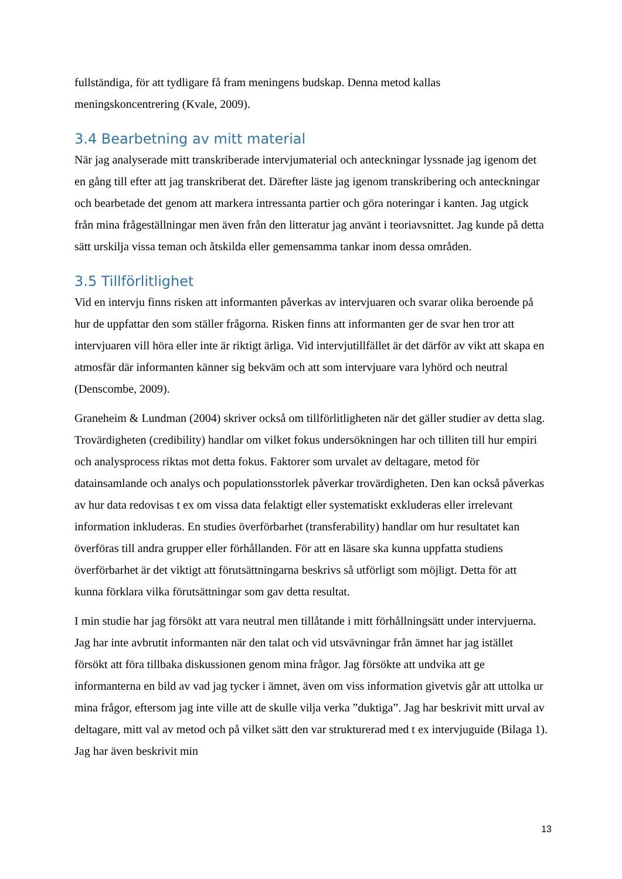fullständiga, för att tydligare få fram meningens budskap. Denna metod kallas meningskoncentrering (Kvale, 2009).
3.4 Bearbetning av mitt material
När jag analyserade mitt transkriberade intervjumaterial och anteckningar lyssnade jag igenom det en gång till efter att jag transkriberat det. Därefter läste jag igenom transkribering och anteckningar och bearbetade det genom att markera intressanta partier och göra noteringar i kanten. Jag utgick från mina frågeställningar men även från den litteratur jag använt i teoriavsnittet. Jag kunde på detta sätt urskilja vissa teman och åtskilda eller gemensamma tankar inom dessa områden.
3.5 Tillförlitlighet
Vid en intervju finns risken att informanten påverkas av intervjuaren och svarar olika beroende på hur de uppfattar den som ställer frågorna. Risken finns att informanten ger de svar hen tror att intervjuaren vill höra eller inte är riktigt ärliga. Vid intervjutillfället är det därför av vikt att skapa en atmosfär där informanten känner sig bekväm och att som intervjuare vara lyhörd och neutral (Denscombe, 2009).
Graneheim & Lundman (2004) skriver också om tillförlitligheten när det gäller studier av detta slag. Trovärdigheten (credibility) handlar om vilket fokus undersökningen har och tilliten till hur empiri och analysprocess riktas mot detta fokus. Faktorer som urvalet av deltagare, metod för datainsamlande och analys och populationsstorlek påverkar trovärdigheten. Den kan också påverkas av hur data redovisas t ex om vissa data felaktigt eller systematiskt exkluderas eller irrelevant information inkluderas. En studies överförbarhet (transferability) handlar om hur resultatet kan överföras till andra grupper eller förhållanden. För att en läsare ska kunna uppfatta studiens överförbarhet är det viktigt att förutsättningarna beskrivs så utförligt som möjligt. Detta för att kunna förklara vilka förutsättningar som gav detta resultat.
I min studie har jag försökt att vara neutral men tillåtande i mitt förhållningsätt under intervjuerna. Jag har inte avbrutit informanten när den talat och vid utsvävningar från ämnet har jag istället försökt att föra tillbaka diskussionen genom mina frågor. Jag försökte att undvika att ge informanterna en bild av vad jag tycker i ämnet, även om viss information givetvis går att uttolka ur mina frågor, eftersom jag inte ville att de skulle vilja verka ”duktiga”. Jag har beskrivit mitt urval av deltagare, mitt val av metod och på vilket sätt den var strukturerad med t ex intervjuguide (Bilaga 1). Jag har även beskrivit min
13